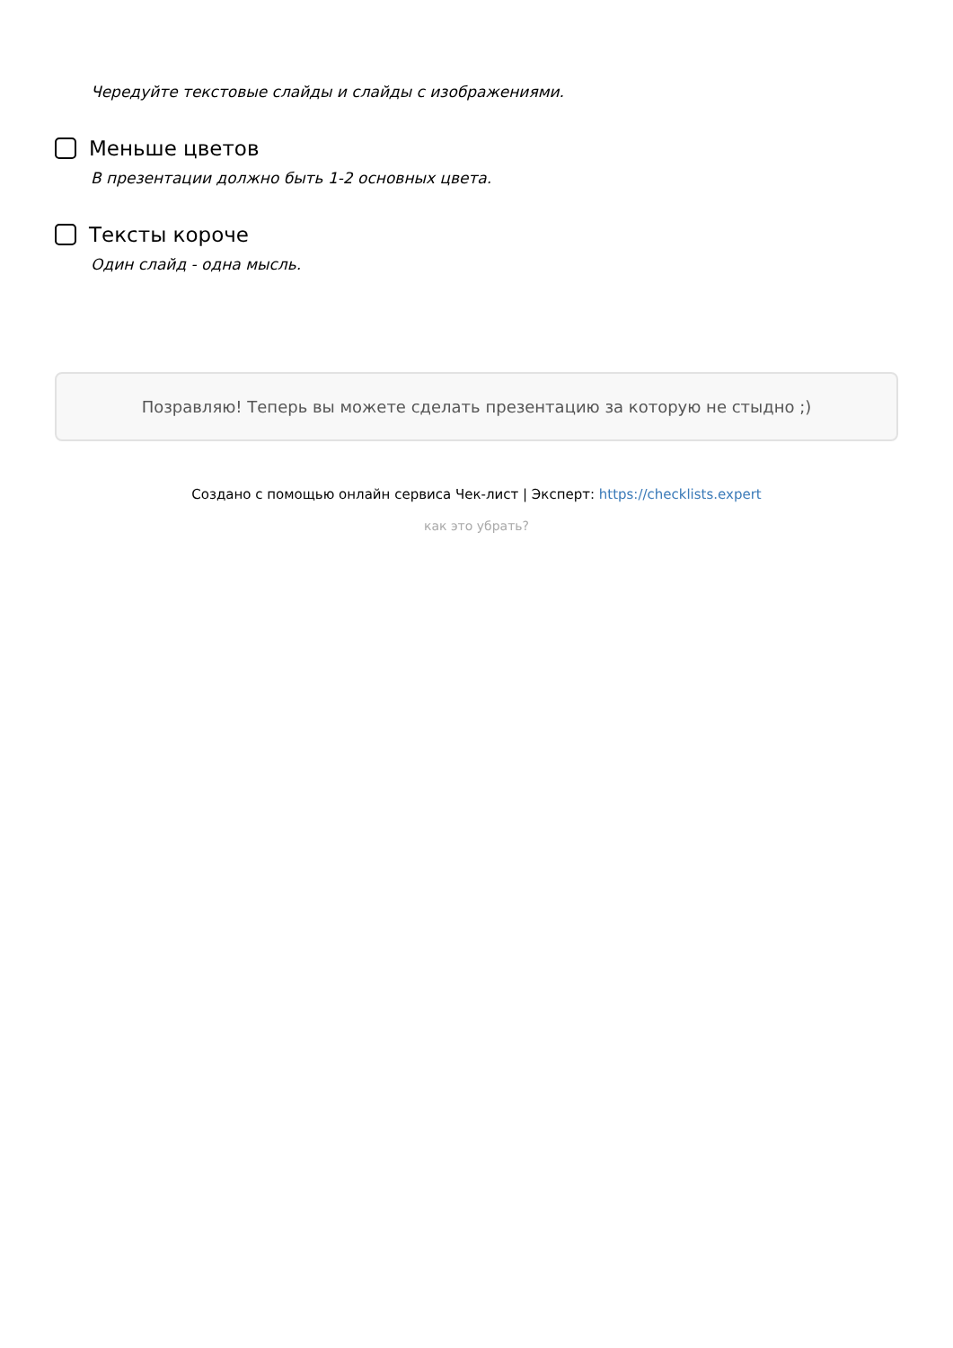Чередуйте текстовые слайды и слайды с изображениями.
Меньше цветов
В презентации должно быть 1-2 основных цвета.
Тексты короче
Один слайд - одна мысль.
Позравляю! Теперь вы можете сделать презентацию за которую не стыдно ;)
Создано с помощью онлайн сервиса Чек-лист | Эксперт: https://checklists.expert
как это убрать?